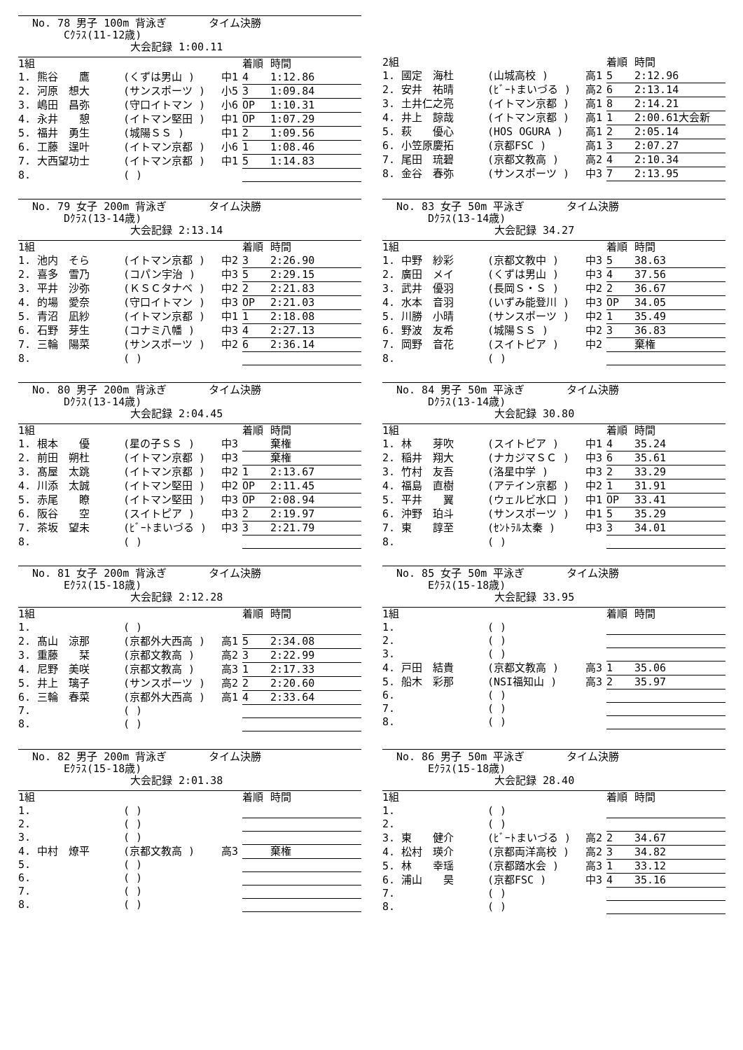No. 78 男子 100m 背泳ぎ　　　　タイム決勝
　　　Cｸﾗｽ(11-12歳)
大会記録 1:00.11
| 1組 | | | 着順 | 時間 |
| 1. 熊谷 鷹 | (くずは男山 ) | 中1 | 4 | 1:12.86 |
| 2. 河原 想大 | (サンスポーツ ) | 小5 | 3 | 1:09.84 |
| 3. 嶋田 昌弥 | (守口イトマン ) | 小6 | OP | 1:10.31 |
| 4. 永井 憩 | (イトマン堅田 ) | 中1 | OP | 1:07.29 |
| 5. 福井 勇生 | (城陽ＳＳ ) | 中1 | 2 | 1:09.56 |
| 6. 工藤 逞叶 | (イトマン京都 ) | 小6 | 1 | 1:08.46 |
| 7. 大西望功士 | (イトマン京都 ) | 中1 | 5 | 1:14.83 |
| 8. | ( ) | | | |
| 2組 | | | 着順 | 時間 |
| 1. 國定 海杜 | (山城高校 ) | 高1 | 5 | 2:12.96 |
| 2. 安井 祐晴 | (ﾋﾞｰﾄまいづる ) | 高2 | 6 | 2:13.14 |
| 3. 土井仁之亮 | (イトマン京都 ) | 高1 | 8 | 2:14.21 |
| 4. 井上 諒哉 | (イトマン京都 ) | 高1 | 1 | 2:00.61大会新 |
| 5. 萩 優心 | (HOS OGURA ) | 高1 | 2 | 2:05.14 |
| 6. 小笠原慶拓 | (京都FSC ) | 高1 | 3 | 2:07.27 |
| 7. 尾田 琉碧 | (京都文教高 ) | 高2 | 4 | 2:10.34 |
| 8. 金谷 春弥 | (サンスポーツ ) | 中3 | 7 | 2:13.95 |
No. 79 女子 200m 背泳ぎ　　　　タイム決勝
　　　Dｸﾗｽ(13-14歳)
大会記録 2:13.14
| 1組 | | | 着順 | 時間 |
| 1. 池内 そら | (イトマン京都 ) | 中2 | 3 | 2:26.90 |
| 2. 喜多 雪乃 | (コパン宇治 ) | 中3 | 5 | 2:29.15 |
| 3. 平井 沙弥 | (ＫＳＣタナベ ) | 中2 | 2 | 2:21.83 |
| 4. 的場 愛奈 | (守口イトマン ) | 中3 | OP | 2:21.03 |
| 5. 青沼 凪紗 | (イトマン京都 ) | 中1 | 1 | 2:18.08 |
| 6. 石野 芽生 | (コナミ八幡 ) | 中3 | 4 | 2:27.13 |
| 7. 三輪 陽菜 | (サンスポーツ ) | 中2 | 6 | 2:36.14 |
| 8. | ( ) | | | |
No. 83 女子 50m 平泳ぎ　　　　タイム決勝
　　　Dｸﾗｽ(13-14歳)
大会記録 34.27
| 1組 | | | 着順 | 時間 |
| 1. 中野 紗彩 | (京都文教中 ) | 中3 | 5 | 38.63 |
| 2. 廣田 メイ | (くずは男山 ) | 中3 | 4 | 37.56 |
| 3. 武井 優羽 | (長岡Ｓ・Ｓ ) | 中2 | 2 | 36.67 |
| 4. 水本 音羽 | (いずみ能登川 ) | 中3 | OP | 34.05 |
| 5. 川勝 小晴 | (サンスポーツ ) | 中2 | 1 | 35.49 |
| 6. 野波 友希 | (城陽ＳＳ ) | 中2 | 3 | 36.83 |
| 7. 岡野 音花 | (スイトピア ) | 中2 | | 棄権 |
| 8. | ( ) | | | |
No. 80 男子 200m 背泳ぎ　　　　タイム決勝
　　　Dｸﾗｽ(13-14歳)
大会記録 2:04.45
| 1組 | | | 着順 | 時間 |
| 1. 根本 優 | (星の子ＳＳ ) | 中3 | | 棄権 |
| 2. 前田 朔杜 | (イトマン京都 ) | 中3 | | 棄権 |
| 3. 髙屋 太跳 | (イトマン京都 ) | 中2 | 1 | 2:13.67 |
| 4. 川添 太誠 | (イトマン堅田 ) | 中2 | OP | 2:11.45 |
| 5. 赤尾 瞭 | (イトマン堅田 ) | 中3 | OP | 2:08.94 |
| 6. 阪谷 空 | (スイトピア ) | 中3 | 2 | 2:19.97 |
| 7. 茶坂 望未 | (ﾋﾞｰﾄまいづる ) | 中3 | 3 | 2:21.79 |
| 8. | ( ) | | | |
No. 84 男子 50m 平泳ぎ　　　　タイム決勝
　　　Dｸﾗｽ(13-14歳)
大会記録 30.80
| 1組 | | | 着順 | 時間 |
| 1. 林 芽吹 | (スイトピア ) | 中1 | 4 | 35.24 |
| 2. 稲井 翔大 | (ナカジマＳＣ ) | 中3 | 6 | 35.61 |
| 3. 竹村 友吾 | (洛星中学 ) | 中3 | 2 | 33.29 |
| 4. 福島 直樹 | (アテイン京都 ) | 中2 | 1 | 31.91 |
| 5. 平井 翼 | (ウェルビ水口 ) | 中1 | OP | 33.41 |
| 6. 沖野 珀斗 | (サンスポーツ ) | 中1 | 5 | 35.29 |
| 7. 東 諄至 | (ｾﾝﾄﾗﾙ太秦 ) | 中3 | 3 | 34.01 |
| 8. | ( ) | | | |
No. 81 女子 200m 背泳ぎ　　　　タイム決勝
　　　Eｸﾗｽ(15-18歳)
大会記録 2:12.28
| 1組 | | | 着順 | 時間 |
| 1. | ( ) | | | |
| 2. 髙山 涼那 | (京都外大西高 ) | 高1 | 5 | 2:34.08 |
| 3. 重藤 栞 | (京都文教高 ) | 高2 | 3 | 2:22.99 |
| 4. 尼野 美咲 | (京都文教高 ) | 高3 | 1 | 2:17.33 |
| 5. 井上 璃子 | (サンスポーツ ) | 高2 | 2 | 2:20.60 |
| 6. 三輪 春菜 | (京都外大西高 ) | 高1 | 4 | 2:33.64 |
| 7. | ( ) | | | |
| 8. | ( ) | | | |
No. 85 女子 50m 平泳ぎ　　　　タイム決勝
　　　Eｸﾗｽ(15-18歳)
大会記録 33.95
| 1組 | | | 着順 | 時間 |
| 1. | ( ) | | | |
| 2. | ( ) | | | |
| 3. | ( ) | | | |
| 4. 戸田 結貴 | (京都文教高 ) | 高3 | 1 | 35.06 |
| 5. 船木 彩那 | (NSI福知山 ) | 高3 | 2 | 35.97 |
| 6. | ( ) | | | |
| 7. | ( ) | | | |
| 8. | ( ) | | | |
No. 82 男子 200m 背泳ぎ　　　　タイム決勝
　　　Eｸﾗｽ(15-18歳)
大会記録 2:01.38
| 1組 | | | 着順 | 時間 |
| 1. | ( ) | | | |
| 2. | ( ) | | | |
| 3. | ( ) | | | |
| 4. 中村 燎平 | (京都文教高 ) | 高3 | | 棄権 |
| 5. | ( ) | | | |
| 6. | ( ) | | | |
| 7. | ( ) | | | |
| 8. | ( ) | | | |
No. 86 男子 50m 平泳ぎ　　　　タイム決勝
　　　Eｸﾗｽ(15-18歳)
大会記録 28.40
| 1組 | | | 着順 | 時間 |
| 1. | ( ) | | | |
| 2. | ( ) | | | |
| 3. 東 健介 | (ﾋﾞｰﾄまいづる ) | 高2 | 2 | 34.67 |
| 4. 松村 瑛介 | (京都両洋高校 ) | 高2 | 3 | 34.82 |
| 5. 林 幸瑶 | (京都踏水会 ) | 高3 | 1 | 33.12 |
| 6. 浦山 昊 | (京都FSC ) | 中3 | 4 | 35.16 |
| 7. | ( ) | | | |
| 8. | ( ) | | | |